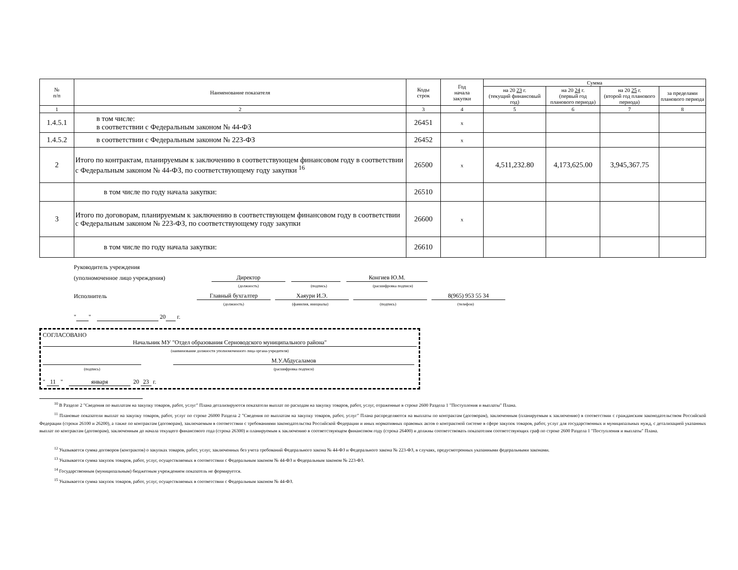| № п/п | Наименование показателя | Коды строк | Год начала закупки | Сумма | | | |
| --- | --- | --- | --- | --- | --- | --- | --- |
| | | | | на 20 23 г. (текущий финансовый год) | на 20 24 г. (первый год планового периода) | на 20 25 г. (второй год планового периода) | за пределами планового периода |
| 1 | 2 | 3 | 4 | 5 | 6 | 7 | 8 |
| 1.4.5.1 | в том числе: в соответствии с Федеральным законом № 44-ФЗ | 26451 | x | | | | |
| 1.4.5.2 | в соответствии с Федеральным законом № 223-ФЗ | 26452 | x | | | | |
| 2 | Итого по контрактам, планируемым к заключению в соответствующем финансовом году в соответствии с Федеральным законом № 44-ФЗ, по соответствующему году закупки <sup>16</sup> | 26500 | x | 4,511,232.80 | 4,173,625.00 | 3,945,367.75 | |
| | в том числе по году начала закупки: | 26510 | | | | | |
| 3 | Итого по договорам, планируемым к заключению в соответствующем финансовом году в соответствии с Федеральным законом № 223-ФЗ, по соответствующему году закупки | 26600 | x | | | | |
| | в том числе по году начала закупки: | 26610 | | | | | |
Руководитель учреждения
(уполномоченное лицо учреждения) Директор Конгиев Ю.М.
(должность) (подпись) (расшифровка подписи)
Исполнитель Главный бухгалтер Хаяури И.Э. 8(965) 953 55 34
(должность) (фамилия, инициалы) (подпись) (телефон)
" " 20 г.
СОГЛАСОВАНО
Начальник МУ "Отдел образования Серноводского муниципального района"
(наименование должности уполномоченного лица органа-учредителя)
М.У.Абдусаламов
(подпись) (расшифровка подписи)
" 11 " января 20 23 г.
<sup>10</sup> В Разделе 2 "Сведения по выплатам на закупку товаров, работ, услуг" Плана детализируются показатели выплат по расходам на закупку товаров, работ, услуг, отраженные в строке 2600 Раздела 1 "Поступления и выплаты" Плана.
<sup>11</sup> Плановые показатели выплат на закупку товаров, работ, услуг по строке 26000 Раздела 2 "Сведения по выплатам на закупку товаров, работ, услуг" Плана распределяются на выплаты по контрактам (договорам), заключенным (планируемым к заключению) в соответствии с гражданским законодательством Российской Федерации (строки 26100 и 26200), а также по контрактам (договорам), заключаемым в соответствии с требованиями законодательства Российской Федерации и иных нормативных правовых актов о контрактной системе в сфере закупок товаров, работ, услуг для государственных и муниципальных нужд, с детализацией указанных выплат по контрактам (договорам), заключенным до начала текущего финансового года (строка 26300) и планируемым к заключению в соответствующем финансовом году (строка 26400) и должны соответствовать показателям соответствующих граф по строке 2600 Раздела 1 "Поступления и выплаты" Плана.
<sup>12</sup> Указывается сумма договоров (контрактов) о закупках товаров, работ, услуг, заключенных без учета требований Федерального закона № 44-ФЗ и Федерального закона № 223-ФЗ, в случаях, предусмотренных указанными федеральными законами.
<sup>13</sup> Указывается сумма закупок товаров, работ, услуг, осуществляемых в соответствии с Федеральным законом № 44-ФЗ и Федеральным законом № 223-ФЗ.
<sup>14</sup> Государственным (муниципальным) бюджетным учреждением показатель не формируется.
<sup>15</sup> Указывается сумма закупок товаров, работ, услуг, осуществляемых в соответствии с Федеральным законом № 44-ФЗ.